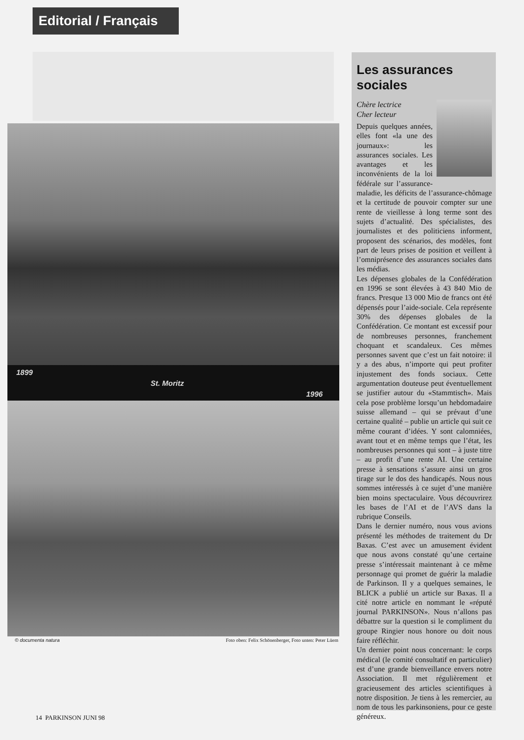Editorial / Français
1899
St. Moritz
1996
© documenta natura Foto oben: Felix Schönenberger, Foto unten: Peter Lüem
14 PARKINSON JUNI 98
Les assurances sociales
Chère lectrice
Cher lecteur
Depuis quelques années, elles font «la une des journaux»: les assurances sociales. Les avantages et les inconvénients de la loi fédérale sur l’assurance-maladie, les déficits de l’assurance-chômage et la certitude de pouvoir compter sur une rente de vieillesse à long terme sont des sujets d’actualité. Des spécialistes, des journalistes et des politiciens informent, proposent des scénarios, des modèles, font part de leurs prises de position et veillent à l’omniprésence des assurances sociales dans les médias.
Les dépenses globales de la Confédération en 1996 se sont élevées à 43 840 Mio de francs. Presque 13 000 Mio de francs ont été dépensés pour l’aide-sociale. Cela représente 30% des dépenses globales de la Confédération. Ce montant est excessif pour de nombreuses personnes, franchement choquant et scandaleux. Ces mêmes personnes savent que c’est un fait notoire: il y a des abus, n’importe qui peut profiter injustement des fonds sociaux. Cette argumentation douteuse peut éventuellement se justifier autour du «Stammtisch». Mais cela pose problème lorsqu’un hebdomadaire suisse allemand – qui se prévaut d’une certaine qualité – publie un article qui suit ce même courant d’idées. Y sont calomniées, avant tout et en même temps que l’état, les nombreuses personnes qui sont – à juste titre – au profit d’une rente AI. Une certaine presse à sensations s’assure ainsi un gros tirage sur le dos des handicapés. Nous nous sommes intéressés à ce sujet d’une manière bien moins spectaculaire. Vous découvrirez les bases de l’AI et de l’AVS dans la rubrique Conseils.
Dans le dernier numéro, nous vous avions présenté les méthodes de traitement du Dr Baxas. C’est avec un amusement évident que nous avons constaté qu’une certaine presse s’intéressait maintenant à ce même personnage qui promet de guérir la maladie de Parkinson. Il y a quelques semaines, le BLICK a publié un article sur Baxas. Il a cité notre article en nommant le «réputé journal PARKINSON». Nous n’allons pas débattre sur la question si le compliment du groupe Ringier nous honore ou doit nous faire réfléchir.
Un dernier point nous concernant: le corps médical (le comité consultatif en particulier) est d’une grande bienveillance envers notre Association. Il met régulièrement et gracieusement des articles scientifiques à notre disposition. Je tiens à les remercier, au nom de tous les parkinsoniens, pour ce geste généreux.